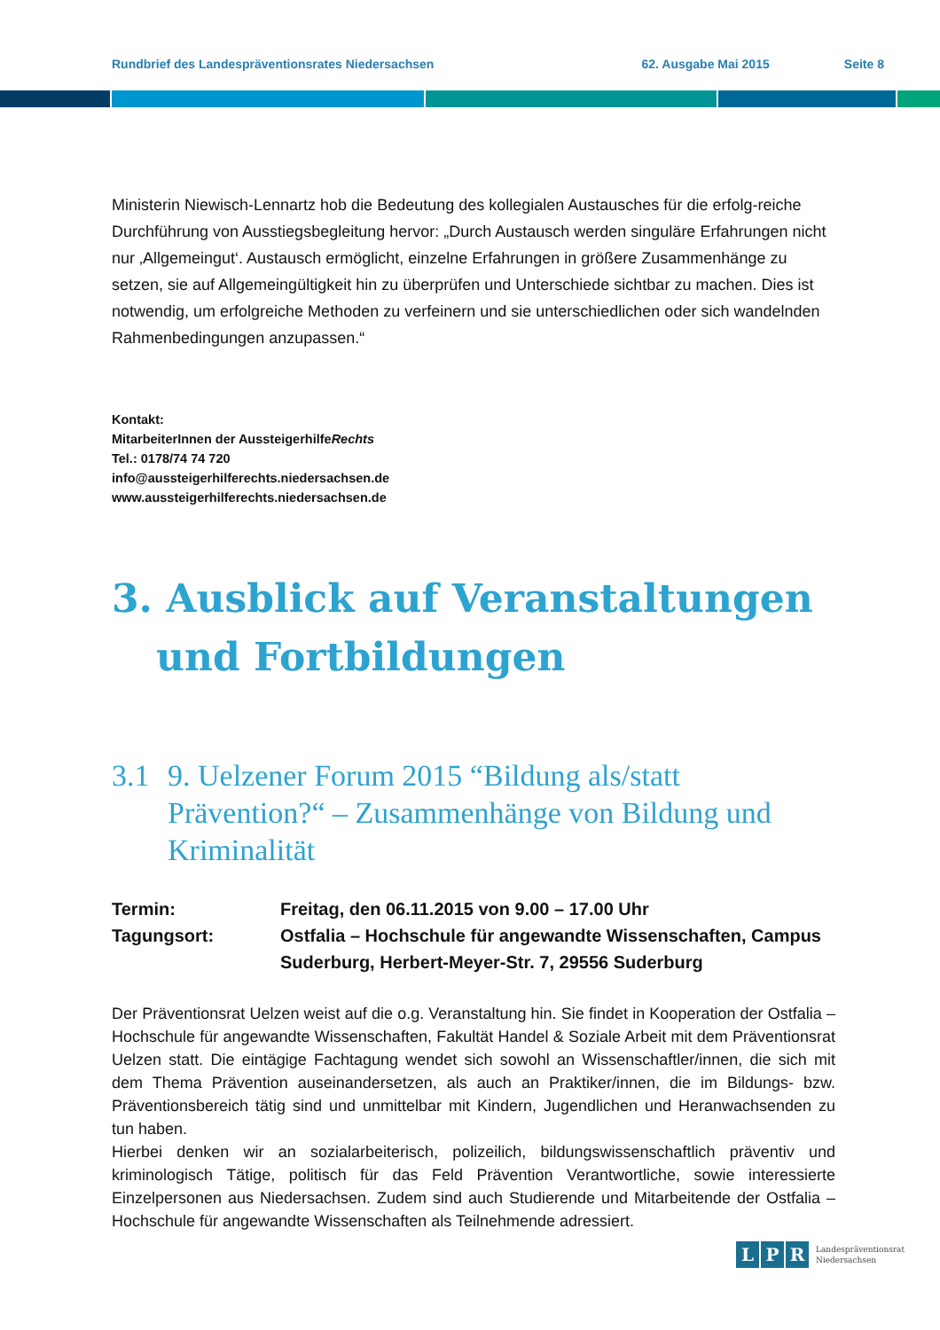Rundbrief des Landespräventionsrates Niedersachsen 62. Ausgabe Mai 2015 Seite 8
Ministerin Niewisch-Lennartz hob die Bedeutung des kollegialen Austausches für die erfolg-reiche Durchführung von Ausstiegsbegleitung hervor: „Durch Austausch werden singuläre Erfahrungen nicht nur ‚Allgemeingut‘. Austausch ermöglicht, einzelne Erfahrungen in größere Zusammenhänge zu setzen, sie auf Allgemeingültigkeit hin zu überprüfen und Unterschiede sichtbar zu machen. Dies ist notwendig, um erfolgreiche Methoden zu verfeinern und sie unterschiedlichen oder sich wandelnden Rahmenbedingungen anzupassen.“
Kontakt:
MitarbeiterInnen der AussteigerhilfeRechts
Tel.: 0178/74 74 720
info@aussteigerhilferechts.niedersachsen.de
www.aussteigerhilferechts.niedersachsen.de
3. Ausblick auf Veranstaltungen
und Fortbildungen
3.1 9. Uelzener Forum 2015 “Bildung als/statt Prävention?“ – Zusammenhänge von Bildung und Kriminalität
Termin: Freitag, den 06.11.2015 von 9.00 – 17.00 Uhr
Tagungsort: Ostfalia – Hochschule für angewandte Wissenschaften, Campus Suderburg, Herbert-Meyer-Str. 7, 29556 Suderburg
Der Präventionsrat Uelzen weist auf die o.g. Veranstaltung hin. Sie findet in Kooperation der Ostfalia – Hochschule für angewandte Wissenschaften, Fakultät Handel & Soziale Arbeit mit dem Präventionsrat Uelzen statt. Die eintägige Fachtagung wendet sich sowohl an Wissenschaftler/innen, die sich mit dem Thema Prävention auseinandersetzen, als auch an Praktiker/innen, die im Bildungs- bzw. Präventionsbereich tätig sind und unmittelbar mit Kindern, Jugendlichen und Heranwachsenden zu tun haben.
Hierbei denken wir an sozialarbeiterisch, polizeilich, bildungswissenschaftlich präventiv und kriminologisch Tätige, politisch für das Feld Prävention Verantwortliche, sowie interessierte Einzelpersonen aus Niedersachsen. Zudem sind auch Studierende und Mitarbeitende der Ostfalia – Hochschule für angewandte Wissenschaften als Teilnehmende adressiert.
L P R Landespräventionsrat
Niedersachsen